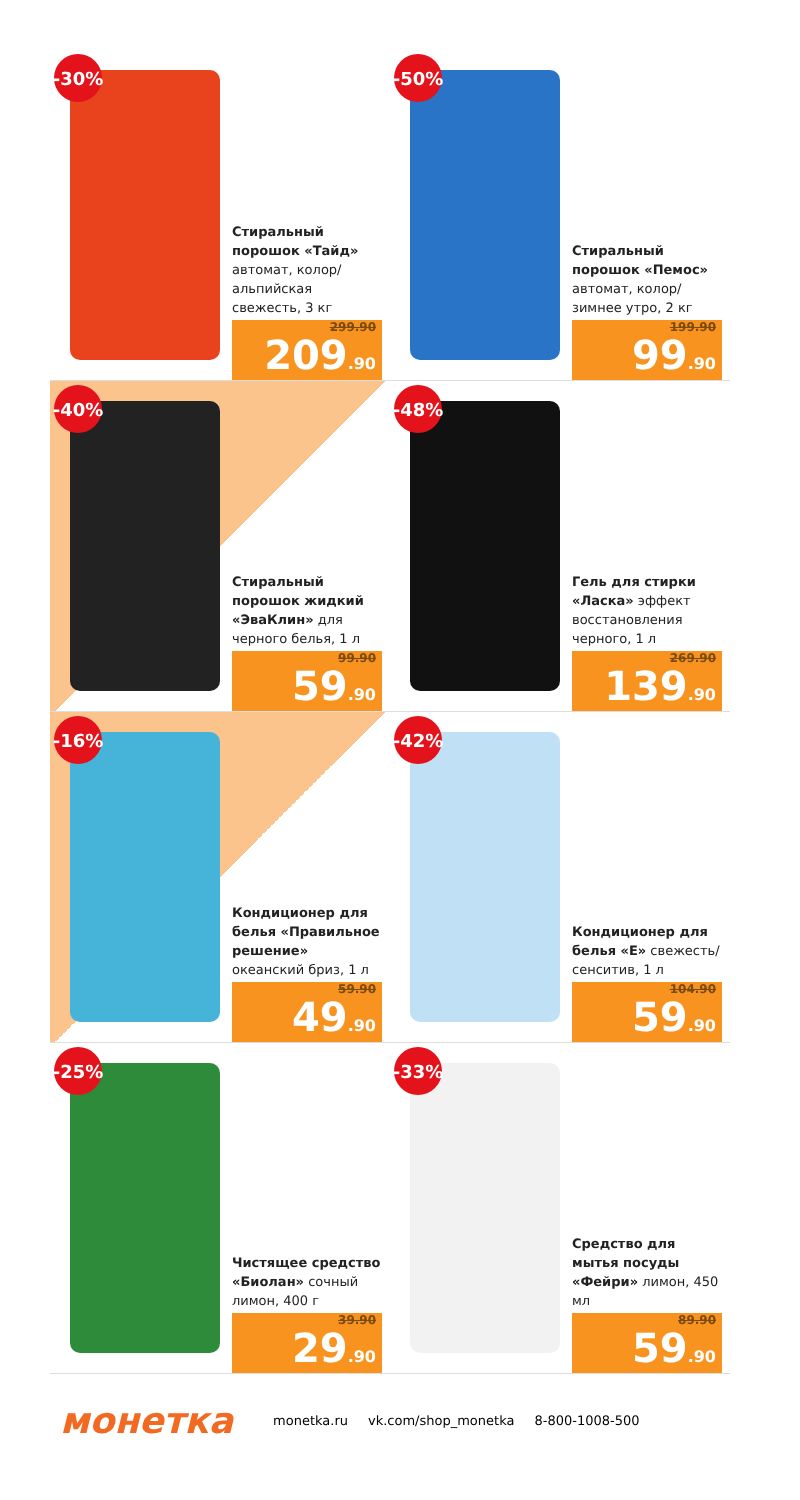-30%
Стиральный порошок «Тайд» автомат, колор/ альпийская свежесть, 3 кг
299.90
209.90
-50%
Стиральный порошок «Пемос» автомат, колор/ зимнее утро, 2 кг
199.90
99.90
-40%
Стиральный порошок жидкий «ЭваКлин» для черного белья, 1 л
99.90
59.90
-48%
Гель для стирки «Ласка» эффект восстановления черного, 1 л
269.90
139.90
-16%
Кондиционер для белья «Правильное решение» океанский бриз, 1 л
59.90
49.90
-42%
Кондиционер для белья «Е» свежесть/сенситив, 1 л
104.90
59.90
-25%
Чистящее средство «Биолан» сочный лимон, 400 г
39.90
29.90
-33%
Средство для мытья посуды «Фейри» лимон, 450 мл
89.90
59.90
монетка monetka.ru vk.com/shop_monetka 8-800-1008-500